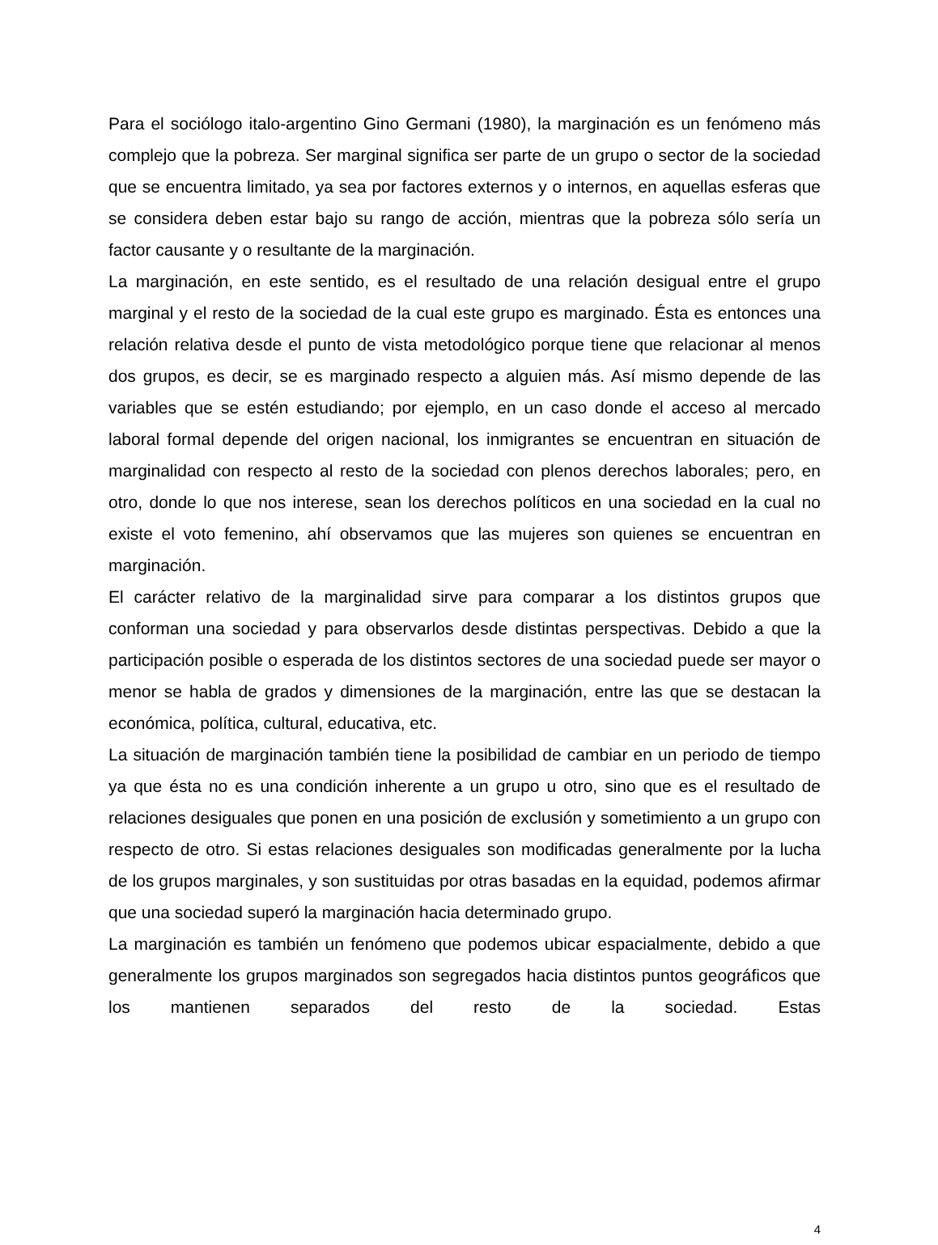Para el sociólogo italo-argentino Gino Germani (1980), la marginación es un fenómeno más complejo que la pobreza. Ser marginal significa ser parte de un grupo o sector de la sociedad que se encuentra limitado, ya sea por factores externos y o internos, en aquellas esferas que se considera deben estar bajo su rango de acción, mientras que la pobreza sólo sería un factor causante y o resultante de la marginación.
La marginación, en este sentido, es el resultado de una relación desigual entre el grupo marginal y el resto de la sociedad de la cual este grupo es marginado. Ésta es entonces una relación relativa desde el punto de vista metodológico porque tiene que relacionar al menos dos grupos, es decir, se es marginado respecto a alguien más. Así mismo depende de las variables que se estén estudiando; por ejemplo, en un caso donde el acceso al mercado laboral formal depende del origen nacional, los inmigrantes se encuentran en situación de marginalidad con respecto al resto de la sociedad con plenos derechos laborales; pero, en otro, donde lo que nos interese, sean los derechos políticos en una sociedad en la cual no existe el voto femenino, ahí observamos que las mujeres son quienes se encuentran en marginación.
El carácter relativo de la marginalidad sirve para comparar a los distintos grupos que conforman una sociedad y para observarlos desde distintas perspectivas. Debido a que la participación posible o esperada de los distintos sectores de una sociedad puede ser mayor o menor se habla de grados y dimensiones de la marginación, entre las que se destacan la económica, política, cultural, educativa, etc.
La situación de marginación también tiene la posibilidad de cambiar en un periodo de tiempo ya que ésta no es una condición inherente a un grupo u otro, sino que es el resultado de relaciones desiguales que ponen en una posición de exclusión y sometimiento a un grupo con respecto de otro. Si estas relaciones desiguales son modificadas generalmente por la lucha de los grupos marginales, y son sustituidas por otras basadas en la equidad, podemos afirmar que una sociedad superó la marginación hacia determinado grupo.
La marginación es también un fenómeno que podemos ubicar espacialmente, debido a que generalmente los grupos marginados son segregados hacia distintos puntos geográficos que los mantienen separados del resto de la sociedad. Estas
4